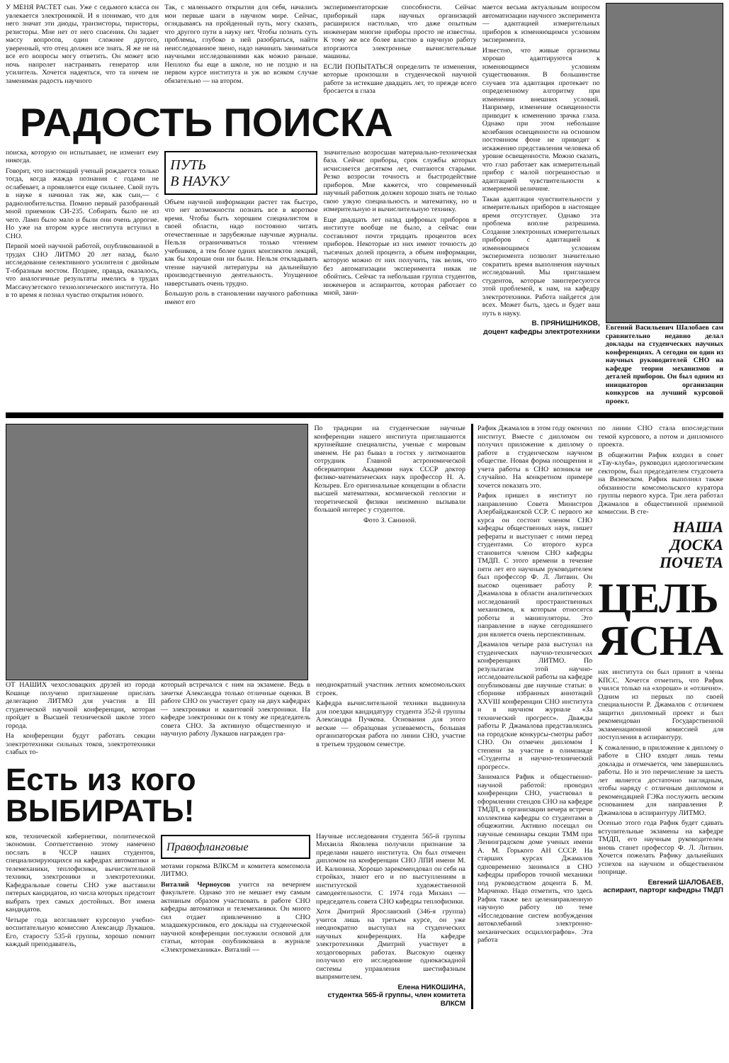У МЕНЯ РАСТЕТ сын. Уже с седьмого класса он увлекается электроникой. И я понимаю, что для него значат эти диоды, транзисторы, тиристоры, резисторы. Мне нет от него спасения. Он задает массу вопросов, один сложнее другого, уверенный, что отец должен все знать. Я же не на все его вопросы могу ответить. Он может всю ночь напролет настраивать генератор или усилитель. Хочется надеяться, что та ничем не заменимая радость научного
Так, с маленького открытия для себя, начались мои первые шаги в научном мире. Сейчас, оглядываясь на пройденный путь, могу сказать, что другого пути в науку нет. Чтобы познать суть проблемы, глубоко в ней разобраться, найти неисследованное звено, надо начинать заниматься научными исследованиями как можно раньше. Неплохо бы еще в школе, но не поздно и на первом курсе института и уж во всяком случае обязательно — на втором.
экспериментаторские способности. Сейчас приборный парк научных организаций расширился настолько, что даже опытным инженерам многие приборы просто не известны. К тому же все более властно в научную работу вторгаются электронные вычислительные машины.
ЕСЛИ ПОПЫТАТЬСЯ определить те изменения, которые произошли в студенческой научной работе за истекшие двадцать лет, то прежде всего бросается в глаза
РАДОСТЬ ПОИСКА
поиска, которую он испытывает, не изменит ему никогда.
Говорят, что настоящий ученый рождается только тогда, когда жажда познания с годами не ослабевает, а проявляется еще сильнее. Свой путь в науке я начинал так же, как сын,— с радиолюбительства. Помню первый разобранный мной приемник СИ-235. Собирать было не из чего. Ламп было мало и были они очень дорогие. Но уже на втором курсе института вступил в СНО.
Первой моей научной работой, опубликованной в трудах СНО ЛИТМО 20 лет назад, было исследование селективного усилителя с двойным Т-образным мостом. Позднее, правда, оказалось, что аналогичные результаты имелись в трудах Массачузетского технологического института. Но в то время я познал чувство открытия нового.
ПУТЬ
В НАУКУ
Объем научной информации растет так быстро, что нет возможности познать все в короткое время. Чтобы быть хорошим специалистом в своей области, надо постоянно читать отечественные и зарубежные научные журналы. Нельзя ограничиваться только чтением учебников, а тем более одних конспектов лекций, как бы хороши они ни были. Нельзя откладывать чтение научной литературы на дальнейшую производственную деятельность. Упущенное наверстывать очень трудно.
Большую роль в становлении научного работника имеют его
значительно возросшая материально-техническая база. Сейчас приборы, срок службы которых исчисляется десятком лет, считаются старыми. Резко возросли точность и быстродействие приборов. Мне кажется, что современный научный работник должен хорошо знать не только свою узкую специальность и математику, но и измерительную и вычислительную технику.
Еще двадцать лет назад цифровых приборов в институте вообще не было, а сейчас они составляют почти тридцать процентов всех приборов. Некоторые из них имеют точность до тысячных долей процента, а объем информации, которую можно от них получить, так велик, что без автоматизации эксперимента никак не обойтись. Сейчас та небольшая группа студентов, инженеров и аспирантов, которая работает со мной, зани-
мается весьма актуальным вопросом автоматизации научного эксперимента — адаптацией измерительных приборов к изменяющимся условиям эксперимента.
Известно, что живые организмы хорошо адаптируются к изменяющимся условиям существования. В большинстве случаев эта адаптация протекает по определенному алгоритму при изменении внешних условий. Например, изменение освещенности приводит к изменению зрачка глаза. Однако при этом небольшие колебания освещенности на основном постоянном фоне не приводят к искажению представления человека об уровне освещенности. Можно сказать, что глаз работает как измерительный прибор с малой погрешностью и адаптацией чувствительности к измеряемой величине.
Такая адаптация чувствительности у измерительных приборов в настоящее время отсутствует. Однако эта проблема вполне разрешима. Создание электронных измерительных приборов с адаптацией к изменяющимся условиям эксперимента позволит значительно сократить время выполнения научных исследований. Мы приглашаем студентов, которые заинтересуются этой проблемой, к нам, на кафедру электротехники. Работа найдется для всех. Может быть, здесь и будет ваш путь в науку.
В. ПРЯНИШНИКОВ,
доцент кафедры электротехники
Евгений Васильевич Шалобаев сам сравнительно недавно делал доклады на студенческих научных конференциях. А сегодня он один из научных руководителей СНО на кафедре теории механизмов и деталей приборов. Он был одним из инициаторов организации конкурсов на лучший курсовой проект.
По традиции на студенческие научные конференции нашего института приглашаются крупнейшие специалисты, ученые с мировым именем. Не раз бывал в гостях у литмонавтов сотрудник Главной астрономической обсерватории Академии наук СССР доктор физико-математических наук профессор Н. А. Козырев. Его оригинальные концепции в области высшей математики, космической геологии и теоретической физики неизменно вызывали большой интерес у студентов.
Фото З. Саниной.
ОТ НАШИХ чехословацких друзей из города Кошице получено приглашение прислать делегацию ЛИТМО для участия в III студенческой научной конференции, которая пройдет в Высшей технической школе этого города.
На конференции будут работать секции электротехники сильных токов, электротехники слабых то-
который встречался с ним на экзамене. Ведь в зачетке Александра только отличные оценки. В работе СНО он участвует сразу на двух кафедрах — электроники и квантовой электроники. На кафедре электроники он к тому же председатель совета СНО. За активную общественную и научную работу Лукашов награжден гра-
неоднократный участник летних комсомольских строек.
Кафедра вычислительной техники выдвинула для поездки кандидатуру студента 352-й группы Александра Пучкова. Основания для этого веские — образцовая успеваемость, большая организаторская работа по линии СНО, участие в третьем трудовом семестре.
Есть из кого
ВЫБИРАТЬ!
ков, технической кибернетики, политической экономии. Соответственно этому намечено послать в ЧССР наших студентов, специализирующихся на кафедрах автоматики и телемеханики, теплофизики, вычислительной техники, электроники и электротехники. Кафедральные советы СНО уже выставили пятерых кандидатов, из числа которых предстоит выбрать трех самых достойных. Вот имена кандидатов.
Четыре года возглавляет курсовую учебно-воспитательную комиссию Александр Лукашов. Его, старосту 535-й группы, хорошо помнит каждый преподаватель,
Правофланговые
мотами горкома ВЛКСМ и комитета комсомола ЛИТМО.
Виталий Черноусов учится на вечернем факультете. Однако это не мешает ему самым активным образом участвовать в работе СНО кафедры автоматики и телемеханики. Он много сил отдает привлечению в СНО младшекурсников, его доклады на студенческой научной конференции послужили основой для статьи, которая опубликована в журнале «Электромеханика». Виталий —
Научные исследования студента 565-й группы Михаила Яковлева получили признание за пределами нашего института. Он был отмечен дипломом на конференции СНО ЛПИ имени М. И. Калинина. Хорошо зарекомендовал он себя на стройках, знают его и по выступлениям в институтской художественной самодеятельности. С 1974 года Михаил — председатель совета СНО кафедры теплофизики.
Хотя Дмитрий Ярославский (346-я группа) учится лишь на третьем курсе, он уже неоднократно выступал на студенческих научных конференциях. На кафедре электротехники Дмитрий участвует в хоздоговорных работах. Высокую оценку получило его исследование однокаскадной системы управления шестифазным выпрямителем.
Елена НИКОШИНА,
студентка 565-й группы, член комитета ВЛКСМ
Рафик Джамалов в этом году окончил институт. Вместе с дипломом он получил приложение к диплому о работе в студенческом научном обществе. Новая форма поощрения и учета работы в СНО возникла не случайно. На конкретном примере хочется показать это.
Рафик пришел в институт по направлению Совета Министров Азербайджанской ССР. С первого же курса он состоит членом СНО кафедры общественных наук, пишет рефераты и выступает с ними перед студентами. Со второго курса становится членом СНО кафедры ТМДП. С этого времени в течение пяти лет его научным руководителем был профессор Ф. Л. Литвин. Он высоко оценивает работу Р. Джамалова в области аналитических исследований пространственных механизмов, к которым относятся роботы и манипуляторы. Это направление в науке сегодняшнего дня является очень перспективным.
Джамалов четыре раза выступал на студенческих научно-технических конференциях ЛИТМО. По результатам этой научно-исследовательской работы на кафедре опубликованы две научные статьи: в сборнике избранных аннотаций XXVIII конференции СНО института и в научном журнале «За технический прогресс». Дважды работы Р. Джамалова представлялись на городские конкурсы-смотры работ СНО. Он отмечен дипломом I степени за участие в олимпиаде «Студенты и научно-технический прогресс».
Занимался Рафик и общественно-научной работой: проводил конференции СНО, участвовал в оформлении стендов СНО на кафедре ТМДП, в организации вечера встречи коллектива кафедры со студентами в общежитии. Активно посещал он научные семинары секции ТММ при Ленинградском доме ученых имени А. М. Горького АН СССР. На старших курсах Джамалов одновременно занимался в СНО кафедры приборов точной механики под руководством доцента Б. М. Марченко. Надо отметить, что здесь Рафик также вел целенаправленную научную работу по теме «Исследование систем возбуждения автоколебаний электронно-механических осциллографов». Эта работа
по линии СНО стала впоследствии темой курсового, а потом и дипломного проекта.
В общежитии Рафик входил в совет «Тау-клуба», руководил идеологическим сектором, был председателем студсовета на Вяземском. Рафик выполнял также обязанности комсомольского куратора группы первого курса. Три лета работал Джамалов в общественной приемной комиссии. В сте-
НАША
ДОСКА
ПОЧЕТА
ЦЕЛЬ
ЯСНА
нах института он был принят в члены КПСС. Хочется отметить, что Рафик учился только на «хорошо» и «отлично». Одним из первых по своей специальности Р. Джамалов с отличием защитил дипломный проект и был рекомендован Государственной экзаменационной комиссией для поступления в аспирантуру.
К сожалению, в приложение к диплому о работе в СНО входят лишь темы доклады и отмечается, чем завершились работы. Но и это перечисление за шесть лет является достаточно наглядным, чтобы наряду с отличным дипломом и рекомендацией ГЭКа послужить веским основанием для направления Р. Джамалова в аспирантуру ЛИТМО.
Осенью этого года Рафик будет сдавать вступительные экзамены на кафедре ТМДП, его научным руководителем вновь станет профессор Ф. Л. Литвин. Хочется пожелать Рафику дальнейших успехов на научном и общественном поприще.
Евгений ШАЛОБАЕВ,
аспирант, парторг кафедры ТМДП